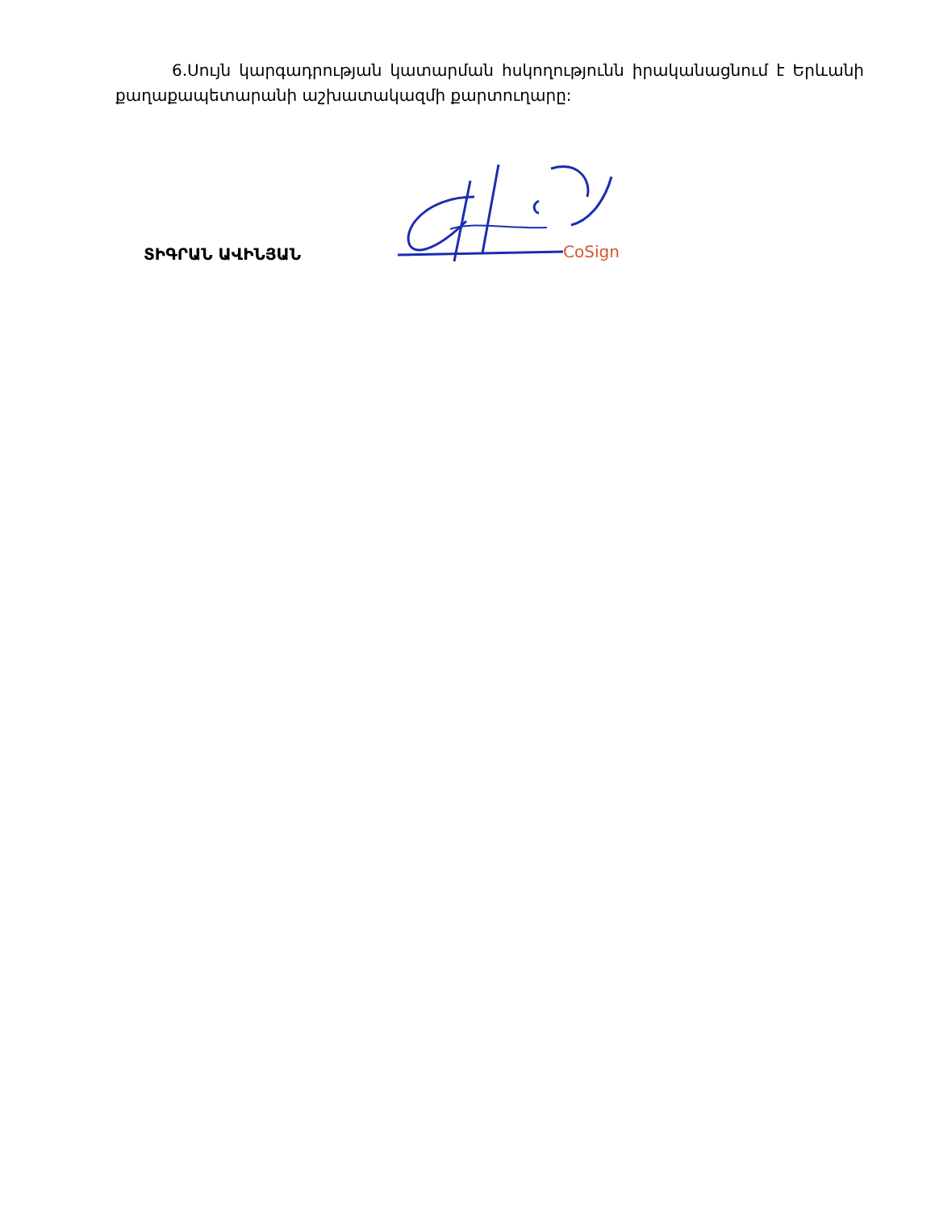6.Սույն կարգադրության կատարման հսկողությունն իրականացնում է Երևանի քաղաքապետարանի աշխատակազմի քարտուղարը:
ՏԻԳՐԱՆ ԱՎԻՆՅԱՆ
CoSign